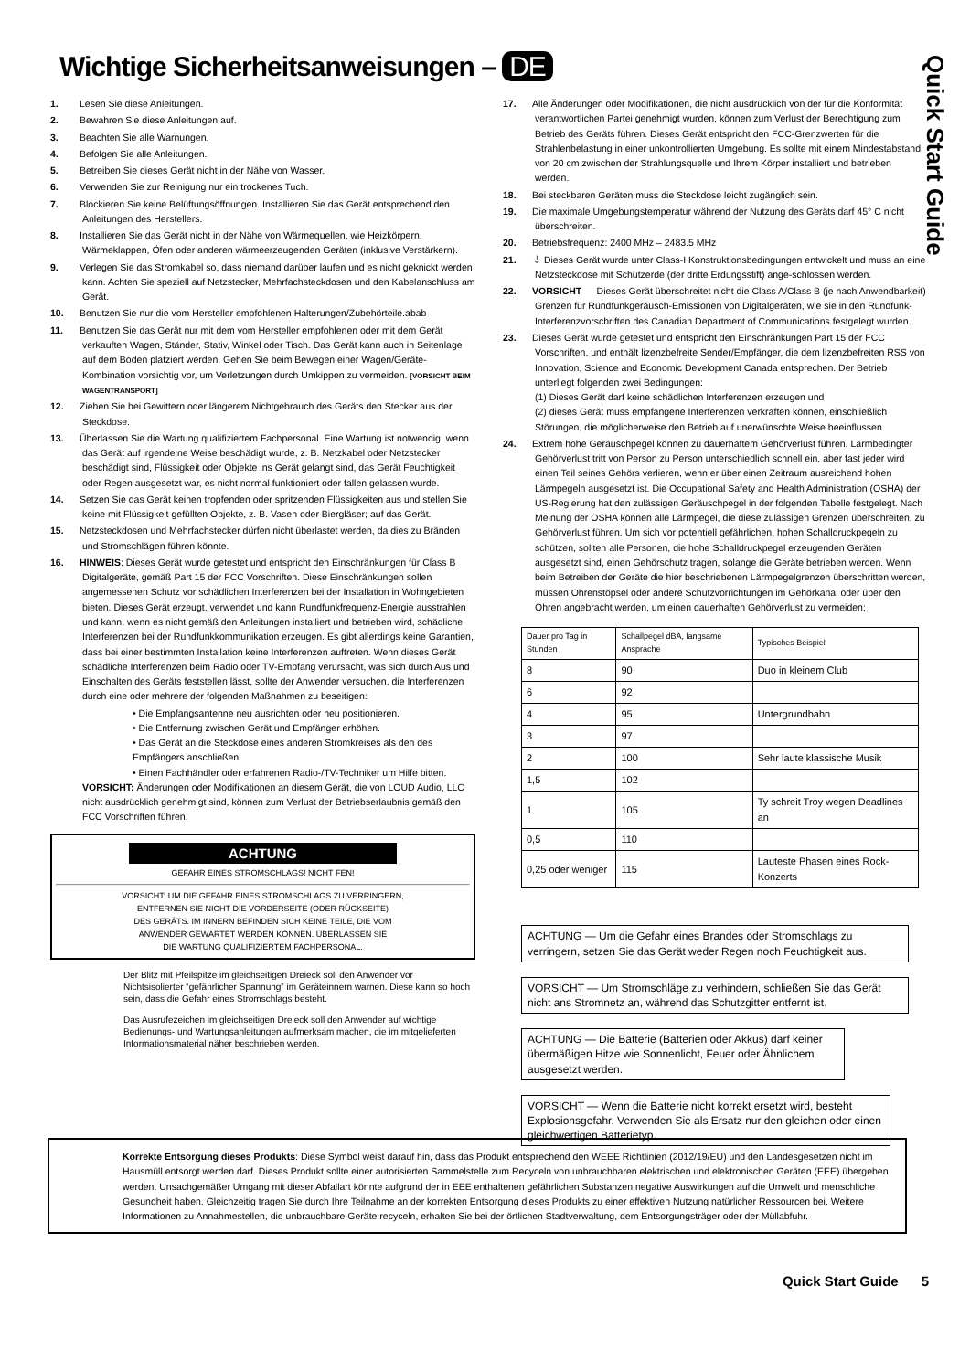Wichtige Sicherheitsanweisungen – DE
Quick Start Guide
1. Lesen Sie diese Anleitungen.
2. Bewahren Sie diese Anleitungen auf.
3. Beachten Sie alle Warnungen.
4. Befolgen Sie alle Anleitungen.
5. Betreiben Sie dieses Gerät nicht in der Nähe von Wasser.
6. Verwenden Sie zur Reinigung nur ein trockenes Tuch.
7. Blockieren Sie keine Belüftungsöffnungen. Installieren Sie das Gerät entsprechend den Anleitungen des Herstellers.
8. Installieren Sie das Gerät nicht in der Nähe von Wärmequellen, wie Heizkörpern, Wärmeklappen, Öfen oder anderen wärmeerzeugenden Geräten (inklusive Verstärkern).
9. Verlegen Sie das Stromkabel so, dass niemand darüber laufen und es nicht geknickt werden kann. Achten Sie speziell auf Netzstecker, Mehrfachsteckdosen und den Kabelanschluss am Gerät.
10. Benutzen Sie nur die vom Hersteller empfohlenen Halterungen/Zubehörteile.abab
11. Benutzen Sie das Gerät nur mit dem vom Hersteller empfohlenen oder mit dem Gerät verkauften Wagen, Ständer, Stativ, Winkel oder Tisch. Das Gerät kann auch in Seitenlage auf dem Boden platziert werden. Gehen Sie beim Bewegen einer Wagen/Geräte-Kombination vorsichtig vor, um Verletzungen durch Umkippen zu vermeiden. [VORSICHT BEIM WAGENTRANSPORT]
12. Ziehen Sie bei Gewittern oder längerem Nichtgebrauch des Geräts den Stecker aus der Steckdose.
13. Überlassen Sie die Wartung qualifiziertem Fachpersonal. Eine Wartung ist notwendig, wenn das Gerät auf irgendeine Weise beschädigt wurde, z. B. Netzkabel oder Netzstecker beschädigt sind, Flüssigkeit oder Objekte ins Gerät gelangt sind, das Gerät Feuchtigkeit oder Regen ausgesetzt war, es nicht normal funktioniert oder fallen gelassen wurde.
14. Setzen Sie das Gerät keinen tropfenden oder spritzenden Flüssigkeiten aus und stellen Sie keine mit Flüssigkeit gefüllten Objekte, z. B. Vasen oder Biergläser; auf das Gerät.
15. Netzsteckdosen und Mehrfachstecker dürfen nicht überlastet werden, da dies zu Bränden und Stromschlägen führen könnte.
16. HINWEIS: Dieses Gerät wurde getestet und entspricht den Einschränkungen für Class B Digitalgeräte, gemäß Part 15 der FCC Vorschriften. Diese Einschränkungen sollen angemessenen Schutz vor schädlichen Interferenzen bei der Installation in Wohngebieten bieten. Dieses Gerät erzeugt, verwendet und kann Rundfunkfrequenz-Energie ausstrahlen und kann, wenn es nicht gemäß den Anleitungen installiert und betrieben wird, schädliche Interferenzen bei der Rundfunkkommunikation erzeugen. Es gibt allerdings keine Garantien, dass bei einer bestimmten Installation keine Interferenzen auftreten. Wenn dieses Gerät schädliche Interferenzen beim Radio oder TV-Empfang verursacht, was sich durch Aus und Einschalten des Geräts feststellen lässt, sollte der Anwender versuchen, die Interferenzen durch eine oder mehrere der folgenden Maßnahmen zu beseitigen:
• Die Empfangsantenne neu ausrichten oder neu positionieren.
• Die Entfernung zwischen Gerät und Empfänger erhöhen.
• Das Gerät an die Steckdose eines anderen Stromkreises als den des Empfängers anschließen.
• Einen Fachhändler oder erfahrenen Radio-/TV-Techniker um Hilfe bitten.
VORSICHT: Änderungen oder Modifikationen an diesem Gerät, die von LOUD Audio, LLC nicht ausdrücklich genehmigt sind, können zum Verlust der Betriebserlaubnis gemäß den FCC Vorschriften führen.
ACHTUNG
GEFAHR EINES STROMSCHLAGS! NICHT FEN!
VORSICHT: UM DIE GEFAHR EINES STROMSCHLAGS ZU VERRINGERN,
ENTFERNEN SIE NICHT DIE VORDERSEITE (ODER RÜCKSEITE)
DES GERÄTS. IM INNERN BEFINDEN SICH KEINE TEILE, DIE VOM
ANWENDER GEWARTET WERDEN KÖNNEN. ÜBERLASSEN SIE
DIE WARTUNG QUALIFIZIERTEM FACHPERSONAL.
Der Blitz mit Pfeilspitze im gleichseitigen Dreieck soll den Anwender vor Nichtsisolierter “gefährlicher Spannung” im Geräteinnern warnen. Diese kann so hoch sein, dass die Gefahr eines Stromschlags besteht.
Das Ausrufezeichen im gleichseitigen Dreieck soll den Anwender auf wichtige Bedienungs- und Wartungsanleitungen aufmerksam machen, die im mitgelieferten Informationsmaterial näher beschrieben werden.
17. Alle Änderungen oder Modifikationen, die nicht ausdrücklich von der für die Konformität verantwortlichen Partei genehmigt wurden, können zum Verlust der Berechtigung zum Betrieb des Geräts führen. Dieses Gerät entspricht den FCC-Grenzwerten für die Strahlenbelastung in einer unkontrollierten Umgebung. Es sollte mit einem Mindestabstand von 20 cm zwischen der Strahlungsquelle und Ihrem Körper installiert und betrieben werden.
18. Bei steckbaren Geräten muss die Steckdose leicht zugänglich sein.
19. Die maximale Umgebungstemperatur während der Nutzung des Geräts darf 45° C nicht überschreiten.
20. Betriebsfrequenz: 2400 MHz – 2483.5 MHz
21. ⏚ Dieses Gerät wurde unter Class-I Konstruktionsbedingungen entwickelt und muss an eine Netzsteckdose mit Schutzerde (der dritte Erdungsstift) ange-schlossen werden.
22. VORSICHT — Dieses Gerät überschreitet nicht die Class A/Class B (je nach Anwendbarkeit) Grenzen für Rundfunkgeräusch-Emissionen von Digitalgeräten, wie sie in den Rundfunk-Interferenzvorschriften des Canadian Department of Communications festgelegt wurden.
23. Dieses Gerät wurde getestet und entspricht den Einschränkungen Part 15 der FCC Vorschriften, und enthält lizenzbefreite Sender/Empfänger, die dem lizenzbefreiten RSS von Innovation, Science and Economic Development Canada entsprechen. Der Betrieb unterliegt folgenden zwei Bedingungen:
(1) Dieses Gerät darf keine schädlichen Interferenzen erzeugen und
(2) dieses Gerät muss empfangene Interferenzen verkraften können, einschließlich Störungen, die möglicherweise den Betrieb auf unerwünschte Weise beeinflussen.
24. Extrem hohe Geräuschpegel können zu dauerhaftem Gehörverlust führen. Lärmbedingter Gehörverlust tritt von Person zu Person unterschiedlich schnell ein, aber fast jeder wird einen Teil seines Gehörs verlieren, wenn er über einen Zeitraum ausreichend hohen Lärmpegeln ausgesetzt ist. Die Occupational Safety and Health Administration (OSHA) der US-Regierung hat den zulässigen Geräuschpegel in der folgenden Tabelle festgelegt. Nach Meinung der OSHA können alle Lärmpegel, die diese zulässigen Grenzen überschreiten, zu Gehörverlust führen. Um sich vor potentiell gefährlichen, hohen Schalldruckpegeln zu schützen, sollten alle Personen, die hohe Schalldruckpegel erzeugenden Geräten ausgesetzt sind, einen Gehörschutz tragen, solange die Geräte betrieben werden. Wenn beim Betreiben der Geräte die hier beschriebenen Lärmpegelgrenzen überschritten werden, müssen Ohrenstöpsel oder andere Schutzvorrichtungen im Gehörkanal oder über den Ohren angebracht werden, um einen dauerhaften Gehörverlust zu vermeiden:
| Dauer pro Tag in Stunden | Schallpegel dBA, langsame Ansprache | Typisches Beispiel |
| --- | --- | --- |
| 8 | 90 | Duo in kleinem Club |
| 6 | 92 | |
| 4 | 95 | Untergrundbahn |
| 3 | 97 | |
| 2 | 100 | Sehr laute klassische Musik |
| 1,5 | 102 | |
| 1 | 105 | Ty schreit Troy wegen Deadlines an |
| 0,5 | 110 | |
| 0,25 oder weniger | 115 | Lauteste Phasen eines Rock-Konzerts |
ACHTUNG — Um die Gefahr eines Brandes oder Stromschlags zu verringern, setzen Sie das Gerät weder Regen noch Feuchtigkeit aus.
VORSICHT — Um Stromschläge zu verhindern, schließen Sie das Gerät nicht ans Stromnetz an, während das Schutzgitter entfernt ist.
ACHTUNG — Die Batterie (Batterien oder Akkus) darf keiner übermäßigen Hitze wie Sonnenlicht, Feuer oder Ähnlichem ausgesetzt werden.
VORSICHT — Wenn die Batterie nicht korrekt ersetzt wird, besteht Explosionsgefahr. Verwenden Sie als Ersatz nur den gleichen oder einen gleichwertigen Batterietyp.
Korrekte Entsorgung dieses Produkts: Diese Symbol weist darauf hin, dass das Produkt entsprechend den WEEE Richtlinien (2012/19/EU) und den Landesgesetzen nicht im Hausmüll entsorgt werden darf. Dieses Produkt sollte einer autorisierten Sammelstelle zum Recyceln von unbrauchbaren elektrischen und elektronischen Geräten (EEE) übergeben werden. Unsachgemäßer Umgang mit dieser Abfallart könnte aufgrund der in EEE enthaltenen gefährlichen Substanzen negative Auswirkungen auf die Umwelt und menschliche Gesundheit haben. Gleichzeitig tragen Sie durch Ihre Teilnahme an der korrekten Entsorgung dieses Produkts zu einer effektiven Nutzung natürlicher Ressourcen bei. Weitere Informationen zu Annahmestellen, die unbrauchbare Geräte recyceln, erhalten Sie bei der örtlichen Stadtverwaltung, dem Entsorgungsträger oder der Müllabfuhr.
Quick Start Guide 5